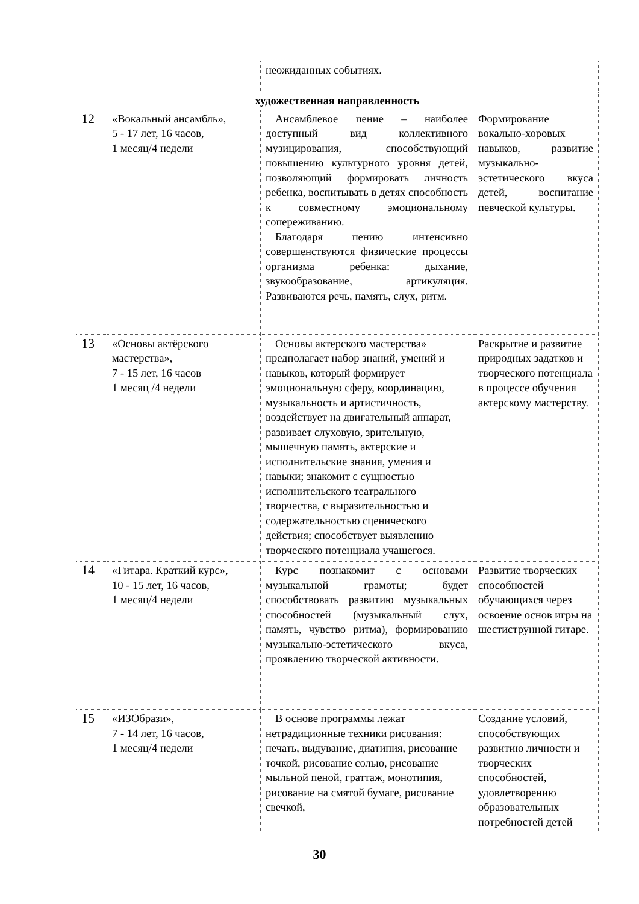| | | неожиданных событиях. | |
| художественная направленность | | | |
| 12 | «Вокальный ансамбль», 5 - 17 лет, 16 часов, 1 месяц/4 недели | Ансамблевое пение – наиболее доступный вид коллективного музицирования, способствующий повышению культурного уровня детей, позволяющий формировать личность ребенка, воспитывать в детях способность к совместному эмоциональному сопереживанию. Благодаря пению интенсивно совершенствуются физические процессы организма ребенка: дыхание, звукообразование, артикуляция. Развиваются речь, память, слух, ритм. | Формирование вокально-хоровых навыков, развитие музыкально-эстетического вкуса детей, воспитание певческой культуры. |
| 13 | «Основы актёрского мастерства», 7 - 15 лет, 16 часов 1 месяц /4 недели | Основы актерского мастерства» предполагает набор знаний, умений и навыков, который формирует эмоциональную сферу, координацию, музыкальность и артистичность, воздействует на двигательный аппарат, развивает слуховую, зрительную, мышечную память, актерские и исполнительские знания, умения и навыки; знакомит с сущностью исполнительского театрального творчества, с выразительностью и содержательностью сценического действия; способствует выявлению творческого потенциала учащегося. | Раскрытие и развитие природных задатков и творческого потенциала в процессе обучения актерскому мастерству. |
| 14 | «Гитара. Краткий курс», 10 - 15 лет, 16 часов, 1 месяц/4 недели | Курс познакомит с основами музыкальной грамоты; будет способствовать развитию музыкальных способностей (музыкальный слух, память, чувство ритма), формированию музыкально-эстетического вкуса, проявлению творческой активности. | Развитие творческих способностей обучающихся через освоение основ игры на шестиструнной гитаре. |
| 15 | «ИЗОбрази», 7 - 14 лет, 16 часов, 1 месяц/4 недели | В основе программы лежат нетрадиционные техники рисования: печать, выдувание, диатипия, рисование точкой, рисование солью, рисование мыльной пеной, граттаж, монотипия, рисование на смятой бумаге, рисование свечкой, | Создание условий, способствующих развитию личности и творческих способностей, удовлетворению образовательных потребностей детей |
30